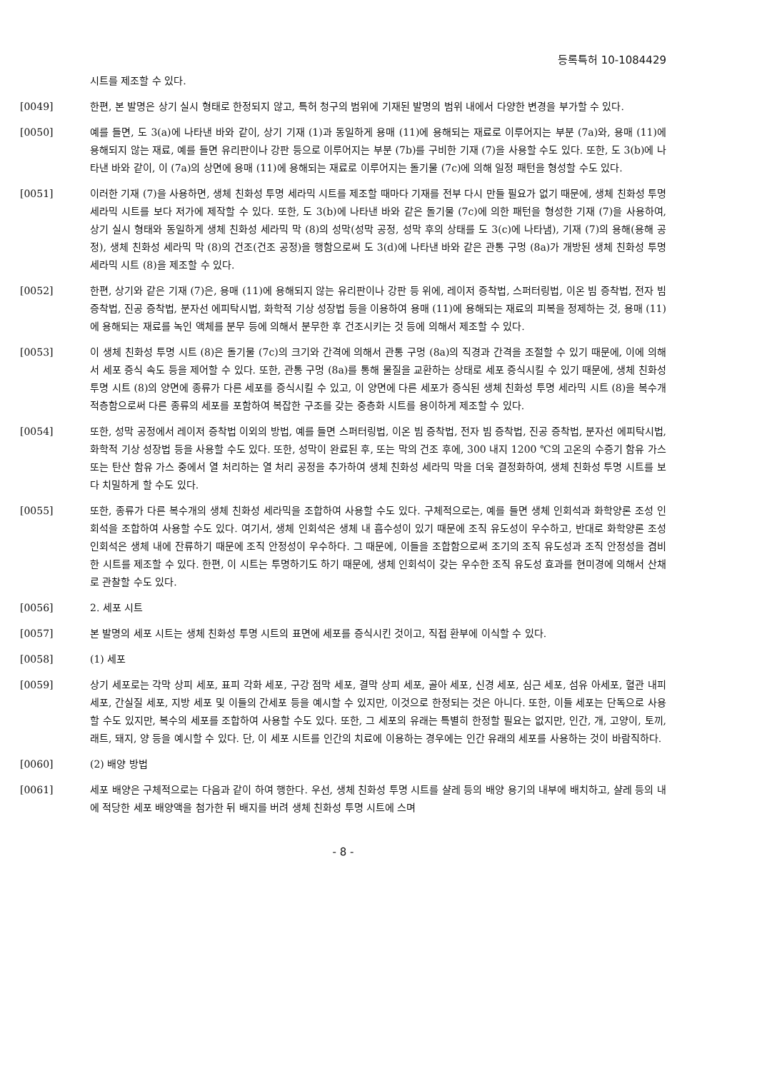등록특허 10-1084429
시트를 제조할 수 있다.
[0049] 한편, 본 발명은 상기 실시 형태로 한정되지 않고, 특허 청구의 범위에 기재된 발명의 범위 내에서 다양한 변경을 부가할 수 있다.
[0050] 예를 들면, 도 3(a)에 나타낸 바와 같이, 상기 기재 (1)과 동일하게 용매 (11)에 용해되는 재료로 이루어지는 부분 (7a)와, 용매 (11)에 용해되지 않는 재료, 예를 들면 유리판이나 강판 등으로 이루어지는 부분 (7b)를 구비한 기재 (7)을 사용할 수도 있다. 또한, 도 3(b)에 나타낸 바와 같이, 이 (7a)의 상면에 용매 (11)에 용해되는 재료로 이루어지는 돌기물 (7c)에 의해 일정 패턴을 형성할 수도 있다.
[0051] 이러한 기재 (7)을 사용하면, 생체 친화성 투명 세라믹 시트를 제조할 때마다 기재를 전부 다시 만들 필요가 없기 때문에, 생체 친화성 투명 세라믹 시트를 보다 저가에 제작할 수 있다. 또한, 도 3(b)에 나타낸 바와 같은 돌기물 (7c)에 의한 패턴을 형성한 기재 (7)을 사용하여, 상기 실시 형태와 동일하게 생체 친화성 세라믹 막 (8)의 성막(성막 공정, 성막 후의 상태를 도 3(c)에 나타냄), 기재 (7)의 용해(용해 공정), 생체 친화성 세라믹 막 (8)의 건조(건조 공정)을 행함으로써 도 3(d)에 나타낸 바와 같은 관통 구멍 (8a)가 개방된 생체 친화성 투명 세라믹 시트 (8)을 제조할 수 있다.
[0052] 한편, 상기와 같은 기재 (7)은, 용매 (11)에 용해되지 않는 유리판이나 강판 등 위에, 레이저 증착법, 스퍼터링법, 이온 빔 증착법, 전자 빔 증착법, 진공 증착법, 분자선 에피탁시법, 화학적 기상 성장법 등을 이용하여 용매 (11)에 용해되는 재료의 피복을 정제하는 것, 용매 (11)에 용해되는 재료를 녹인 액체를 분무 등에 의해서 분무한 후 건조시키는 것 등에 의해서 제조할 수 있다.
[0053] 이 생체 친화성 투명 시트 (8)은 돌기물 (7c)의 크기와 간격에 의해서 관통 구멍 (8a)의 직경과 간격을 조절할 수 있기 때문에, 이에 의해서 세포 증식 속도 등을 제어할 수 있다. 또한, 관통 구멍 (8a)를 통해 물질을 교환하는 상태로 세포 증식시킬 수 있기 때문에, 생체 친화성 투명 시트 (8)의 양면에 종류가 다른 세포를 증식시킬 수 있고, 이 양면에 다른 세포가 증식된 생체 친화성 투명 세라믹 시트 (8)을 복수개 적층함으로써 다른 종류의 세포를 포함하여 복잡한 구조를 갖는 중층화 시트를 용이하게 제조할 수 있다.
[0054] 또한, 성막 공정에서 레이저 증착법 이외의 방법, 예를 들면 스퍼터링법, 이온 빔 증착법, 전자 빔 증착법, 진공 증착법, 분자선 에피탁시법, 화학적 기상 성장법 등을 사용할 수도 있다. 또한, 성막이 완료된 후, 또는 막의 건조 후에, 300 내지 1200 ℃의 고온의 수증기 함유 가스 또는 탄산 함유 가스 중에서 열 처리하는 열 처리 공정을 추가하여 생체 친화성 세라믹 막을 더욱 결정화하여, 생체 친화성 투명 시트를 보다 치밀하게 할 수도 있다.
[0055] 또한, 종류가 다른 복수개의 생체 친화성 세라믹을 조합하여 사용할 수도 있다. 구체적으로는, 예를 들면 생체 인회석과 화학양론 조성 인회석을 조합하여 사용할 수도 있다. 여기서, 생체 인회석은 생체 내 흡수성이 있기 때문에 조직 유도성이 우수하고, 반대로 화학양론 조성 인회석은 생체 내에 잔류하기 때문에 조직 안정성이 우수하다. 그 때문에, 이들을 조합함으로써 조기의 조직 유도성과 조직 안정성을 겸비한 시트를 제조할 수 있다. 한편, 이 시트는 투명하기도 하기 때문에, 생체 인회석이 갖는 우수한 조직 유도성 효과를 현미경에 의해서 산채로 관찰할 수도 있다.
[0056] 2. 세포 시트
[0057] 본 발명의 세포 시트는 생체 친화성 투명 시트의 표면에 세포를 증식시킨 것이고, 직접 환부에 이식할 수 있다.
[0058] (1) 세포
[0059] 상기 세포로는 각막 상피 세포, 표피 각화 세포, 구강 점막 세포, 결막 상피 세포, 골아 세포, 신경 세포, 심근 세포, 섬유 아세포, 혈관 내피 세포, 간실질 세포, 지방 세포 및 이들의 간세포 등을 예시할 수 있지만, 이것으로 한정되는 것은 아니다. 또한, 이들 세포는 단독으로 사용할 수도 있지만, 복수의 세포를 조합하여 사용할 수도 있다. 또한, 그 세포의 유래는 특별히 한정할 필요는 없지만, 인간, 개, 고양이, 토끼, 래트, 돼지, 양 등을 예시할 수 있다. 단, 이 세포 시트를 인간의 치료에 이용하는 경우에는 인간 유래의 세포를 사용하는 것이 바람직하다.
[0060] (2) 배양 방법
[0061] 세포 배양은 구체적으로는 다음과 같이 하여 행한다. 우선, 생체 친화성 투명 시트를 샬레 등의 배양 용기의 내부에 배치하고, 샬레 등의 내에 적당한 세포 배양액을 첨가한 뒤 배지를 버려 생체 친화성 투명 시트에 스며
- 8 -